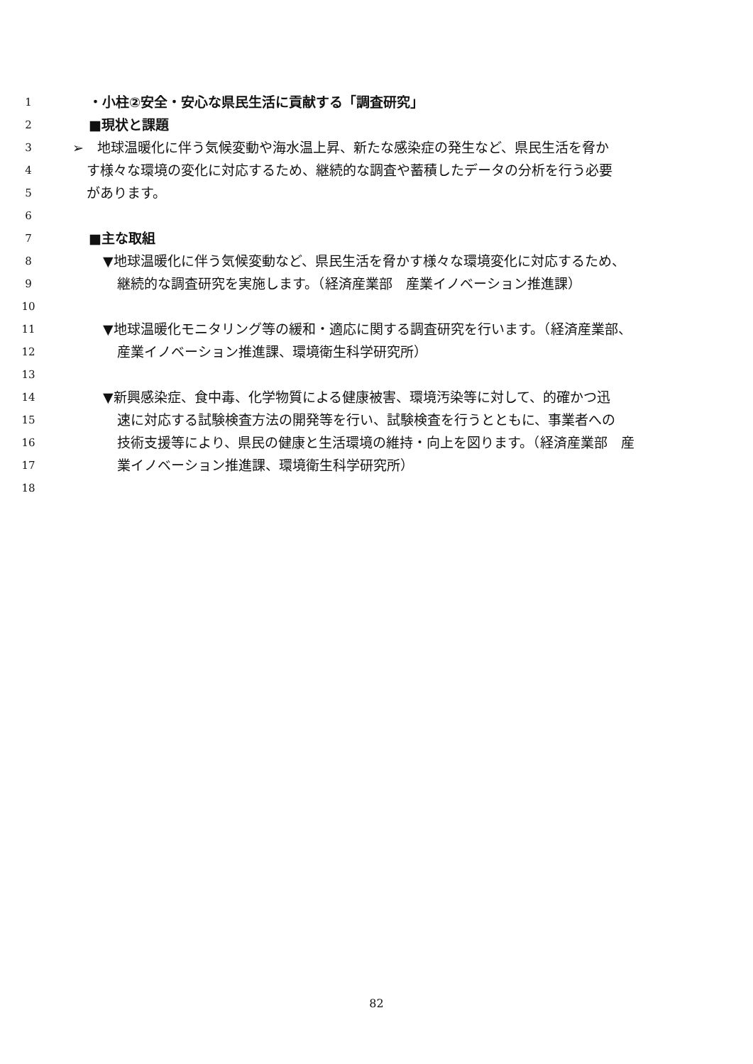1 ・小柱②安全・安心な県民生活に貢献する「調査研究」
2 ■現状と課題
3 ➢　地球温暖化に伴う気候変動や海水温上昇、新たな感染症の発生など、県民生活を脅か
4 す様々な環境の変化に対応するため、継続的な調査や蓄積したデータの分析を行う必要
5 があります。
6
7 ■主な取組
8 ▼地球温暖化に伴う気候変動など、県民生活を脅かす様々な環境変化に対応するため、
9 継続的な調査研究を実施します。（経済産業部　産業イノベーション推進課）
10
11 ▼地球温暖化モニタリング等の緩和・適応に関する調査研究を行います。（経済産業部、
12 産業イノベーション推進課、環境衛生科学研究所）
13
14 ▼新興感染症、食中毒、化学物質による健康被害、環境汚染等に対して、的確かつ迅
15 速に対応する試験検査方法の開発等を行い、試験検査を行うとともに、事業者への
16 技術支援等により、県民の健康と生活環境の維持・向上を図ります。（経済産業部　産
17 業イノベーション推進課、環境衛生科学研究所）
18
82